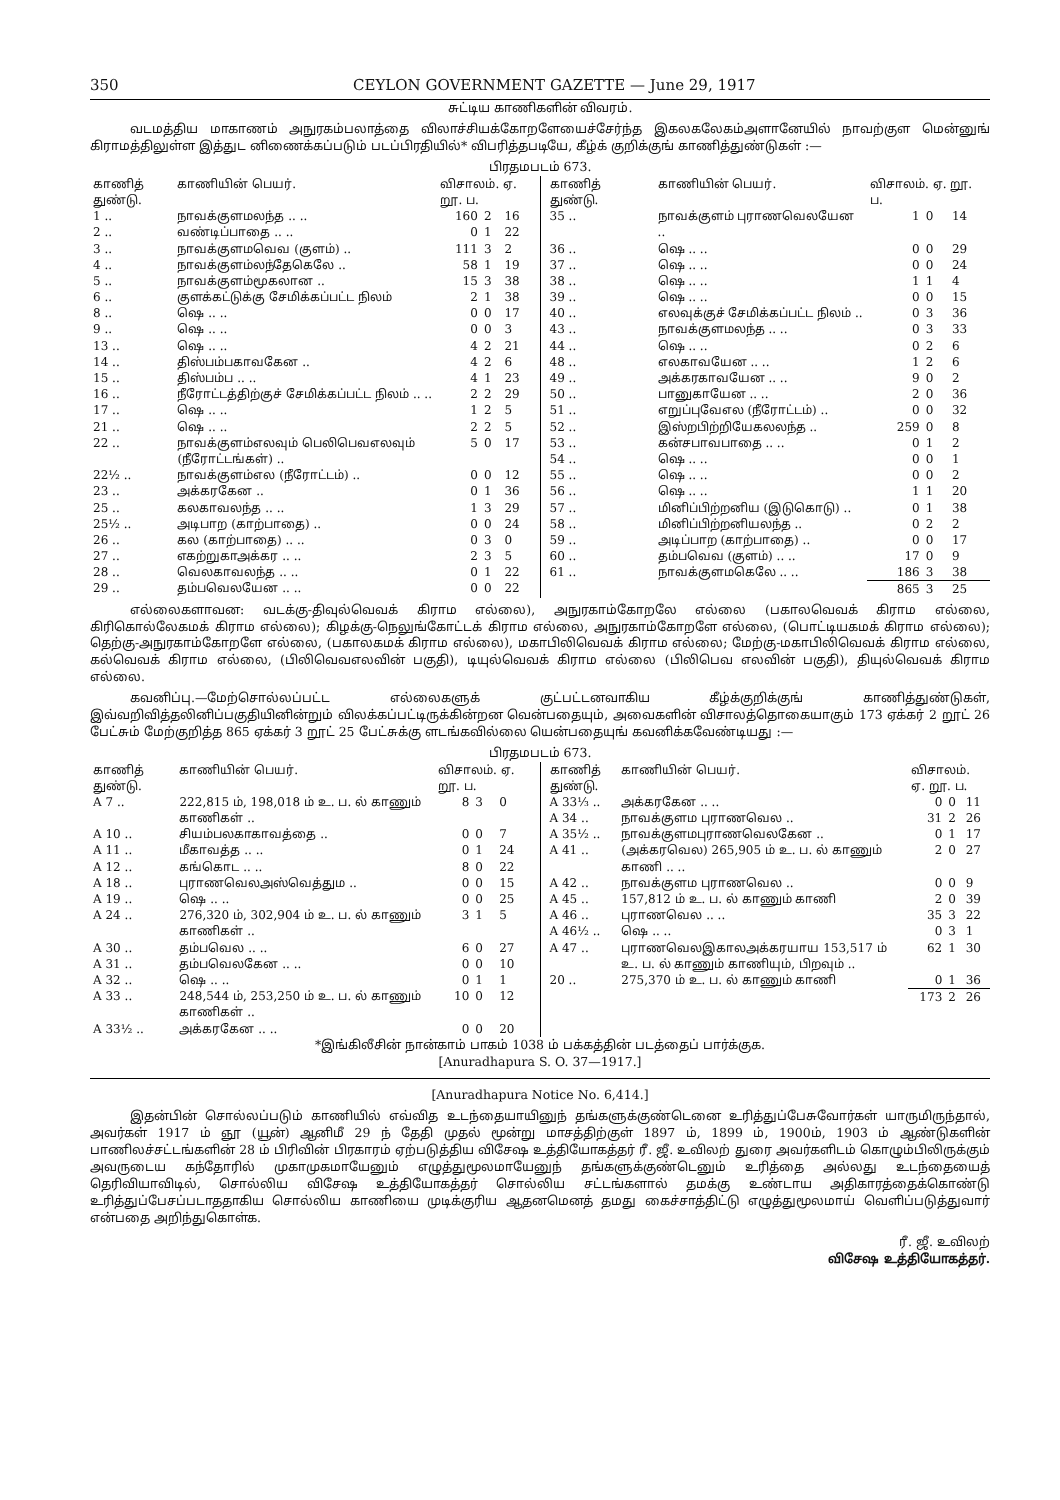350 CEYLON GOVERNMENT GAZETTE — June 29, 1917
சுட்டிய காணிகளின் விவரம்.
வடமத்திய மாகாணம் அநுரகம்பலாத்தை விலாச்சியக்கோறளேயைச்சேர்ந்த இகலகலேகம்அளானேயில் நாவற்குள மென்னுங் கிராமத்திலுள்ள இத்துட னிணைக்கப்படும் படப்பிரதியில்* விபரித்தபடியே, கீழ்க் குறிக்குங் காணித்துண்டுகள் :—
பிரதமபடம் 673.
| காணித் துண்டு. | காணியின் பெயர். | விசாலம். ஏ. றூ. ப. | | |
| --- | --- | --- | --- | --- |
| 1 .. | நாவக்குளமலந்த .. .. | 160 | 2 | 16 |
| 2 .. | வண்டிப்பாதை .. .. | 0 | 1 | 22 |
| 3 .. | நாவக்குளமவெவ (குளம்) .. | 111 | 3 | 2 |
| 4 .. | நாவக்குளம்லந்தேகெலே .. | 58 | 1 | 19 |
| 5 .. | நாவக்குளம்மூகலான .. | 15 | 3 | 38 |
| 6 .. | குளக்கட்டுக்கு சேமிக்கப்பட்ட நிலம் | 2 | 1 | 38 |
| 8 .. | ஷெ .. .. | 0 | 0 | 17 |
| 9 .. | ஷெ .. .. | 0 | 0 | 3 |
| 13 .. | ஷெ .. .. | 4 | 2 | 21 |
| 14 .. | திஸ்பம்பகாவகேன .. | 4 | 2 | 6 |
| 15 .. | திஸ்பம்ப .. .. | 4 | 1 | 23 |
| 16 .. | நீரோட்டத்திற்குச் சேமிக்கப்பட்ட நிலம் .. .. | 2 | 2 | 29 |
| 17 .. | ஷெ .. .. | 1 | 2 | 5 |
| 21 .. | ஷெ .. .. | 2 | 2 | 5 |
| 22 .. | நாவக்குளம்எலவும் பெலிபெவஎலவும் (நீரோட்டங்கள்) .. | 5 | 0 | 17 |
| 22½ .. | நாவக்குளம்எல (நீரோட்டம்) .. | 0 | 0 | 12 |
| 23 .. | அக்கரகேன .. | 0 | 1 | 36 |
| 25 .. | கலகாவலந்த .. .. | 1 | 3 | 29 |
| 25½ .. | அடிபாற (காற்பாதை) .. | 0 | 0 | 24 |
| 26 .. | கல (காற்பாதை) .. .. | 0 | 3 | 0 |
| 27 .. | எகற்றுகாஅக்கர .. .. | 2 | 3 | 5 |
| 28 .. | வெலகாவலந்த .. .. | 0 | 1 | 22 |
| 29 .. | தம்பவெலயேன .. .. | 0 | 0 | 22 |
| காணித் துண்டு. | காணியின் பெயர். | விசாலம். ஏ. றூ. ப. | | |
| --- | --- | --- | --- | --- |
| 35 .. | நாவக்குளம் புராணவெலயேன .. | 1 | 0 | 14 |
| 36 .. | ஷெ .. .. | 0 | 0 | 29 |
| 37 .. | ஷெ .. .. | 0 | 0 | 24 |
| 38 .. | ஷெ .. .. | 1 | 1 | 4 |
| 39 .. | ஷெ .. .. | 0 | 0 | 15 |
| 40 .. | எலவுக்குச் சேமிக்கப்பட்ட நிலம் .. | 0 | 3 | 36 |
| 43 .. | நாவக்குளமலந்த .. .. | 0 | 3 | 33 |
| 44 .. | ஷெ .. .. | 0 | 2 | 6 |
| 48 .. | எலகாவயேன .. .. | 1 | 2 | 6 |
| 49 .. | அக்கரகாவயேன .. .. | 9 | 0 | 2 |
| 50 .. | பானுகாயேன .. .. | 2 | 0 | 36 |
| 51 .. | எறுப்புவேஎல (நீரோட்டம்) .. | 0 | 0 | 32 |
| 52 .. | இஸ்றபிற்றியேகலலந்த .. | 259 | 0 | 8 |
| 53 .. | கன்சபாவபாதை .. .. | 0 | 1 | 2 |
| 54 .. | ஷெ .. .. | 0 | 0 | 1 |
| 55 .. | ஷெ .. .. | 0 | 0 | 2 |
| 56 .. | ஷெ .. .. | 1 | 1 | 20 |
| 57 .. | மினிப்பிற்றனிய (இடுகொடு) .. | 0 | 1 | 38 |
| 58 .. | மினிப்பிற்றனியலந்த .. | 0 | 2 | 2 |
| 59 .. | அடிப்பாற (காற்பாதை) .. | 0 | 0 | 17 |
| 60 .. | தம்பவெவ (குளம்) .. .. | 17 | 0 | 9 |
| 61 .. | நாவக்குளமகெலே .. .. | 186 | 3 | 38 |
| | | 865 | 3 | 25 |
எல்லைகளாவன: வடக்கு-திவுல்வெவக் கிராம எல்லை), அநுரகாம்கோறலே எல்லை (பகாலவெவக் கிராம எல்லை, கிரிகொல்லேகமக் கிராம எல்லை); கிழக்கு-நெலுங்கோட்டக் கிராம எல்லை, அநுரகாம்கோறளே எல்லை, (பொட்டியகமக் கிராம எல்லை); தெற்கு-அநுரகாம்கோறளே எல்லை, (பகாலகமக் கிராம எல்லை), மகாபிலிவெவக் கிராம எல்லை; மேற்கு-மகாபிலிவெவக் கிராம எல்லை, கல்வெவக் கிராம எல்லை, (பிலிவெவஎலவின் பகுதி), டியுல்வெவக் கிராம எல்லை (பிலிபெவ எலவின் பகுதி), தியுல்வெவக் கிராம எல்லை.
கவனிப்பு.—மேற்சொல்லப்பட்ட எல்லைகளுக் குட்பட்டனவாகிய கீழ்க்குறிக்குங் காணித்துண்டுகள், இவ்வறிவித்தலினிப்பகுதியினின்றும் விலக்கப்பட்டிருக்கின்றன வென்பதையும், அவைகளின் விசாலத்தொகையாகும் 173 ஏக்கர் 2 றூட் 26 பேட்சும் மேற்குறித்த 865 ஏக்கர் 3 றூட் 25 பேட்சுக்கு ளடங்கவில்லை யென்பதையுங் கவனிக்கவேண்டியது :—
பிரதமபடம் 673.
| காணித் துண்டு. | காணியின் பெயர். | விசாலம். ஏ. றூ. ப. | | |
| --- | --- | --- | --- | --- |
| A 7 .. | 222,815 ம், 198,018 ம் உ. ப. ல் காணும் காணிகள் .. | 8 | 3 | 0 |
| A 10 .. | சியம்பலகாகாவத்தை .. | 0 | 0 | 7 |
| A 11 .. | மீகாவத்த .. .. | 0 | 1 | 24 |
| A 12 .. | கங்கொட .. .. | 8 | 0 | 22 |
| A 18 .. | புராணவெலஅஸ்வெத்தும .. | 0 | 0 | 15 |
| A 19 .. | ஷெ .. .. | 0 | 0 | 25 |
| A 24 .. | 276,320 ம், 302,904 ம் உ. ப. ல் காணும் காணிகள் .. | 3 | 1 | 5 |
| A 30 .. | தம்பவெல .. .. | 6 | 0 | 27 |
| A 31 .. | தம்பவெலகேன .. .. | 0 | 0 | 10 |
| A 32 .. | ஷெ .. .. | 0 | 1 | 1 |
| A 33 .. | 248,544 ம், 253,250 ம் உ. ப. ல் காணும் காணிகள் .. | 10 | 0 | 12 |
| A 33½ .. | அக்கரகேன .. .. | 0 | 0 | 20 |
| காணித் துண்டு. | காணியின் பெயர். | விசாலம். ஏ. றூ. ப. | | |
| --- | --- | --- | --- | --- |
| A 33⅓ .. | அக்கரகேன .. .. | 0 | 0 | 11 |
| A 34 .. | நாவக்குளம புராணவெல .. | 31 | 2 | 26 |
| A 35½ .. | நாவக்குளமபுராணவெலகேன .. | 0 | 1 | 17 |
| A 41 .. | (அக்கரவெல) 265,905 ம் உ. ப. ல் காணும் காணி .. .. | 2 | 0 | 27 |
| A 42 .. | நாவக்குளம புராணவெல .. | 0 | 0 | 9 |
| A 45 .. | 157,812 ம் உ. ப. ல் காணும் காணி | 2 | 0 | 39 |
| A 46 .. | புராணவெல .. .. | 35 | 3 | 22 |
| A 46½ .. | ஷெ .. .. | 0 | 3 | 1 |
| A 47 .. | புராணவெலஇகாலஅக்கரயாய 153,517 ம் உ. ப. ல் காணும் காணியும், பிறவும் .. | 62 | 1 | 30 |
| 20 .. | 275,370 ம் உ. ப. ல் காணும் காணி | 0 | 1 | 36 |
| | | 173 | 2 | 26 |
*இங்கிலீசின் நான்காம் பாகம் 1038 ம் பக்கத்தின் படத்தைப் பார்க்குக.
[Anuradhapura S. O. 37—1917.]
[Anuradhapura Notice No. 6,414.]
இதன்பின் சொல்லப்படும் காணியில் எவ்வித உடந்தையாயினுந் தங்களுக்குண்டெனை உரித்துப்பேசுவோர்கள் யாருமிருந்தால், அவர்கள் 1917 ம் ஞூ (யூன்) ஆனிமீ 29 ந் தேதி முதல் மூன்று மாசத்திற்குள் 1897 ம், 1899 ம், 1900ம், 1903 ம் ஆண்டுகளின் பாணிலச்சட்டங்களின் 28 ம் பிரிவின் பிரகாரம் ஏற்படுத்திய விசேஷ உத்தியோகத்தர் ரீ. ஜீ. உவிலற் துரை அவர்களிடம் கொழும்பிலிருக்கும் அவருடைய கந்தோரில் முகாமுகமாயேனும் எழுத்துமூலமாயேனுந் தங்களுக்குண்டெனும் உரித்தை அல்லது உடந்தையைத் தெரிவியாவிடில், சொல்லிய விசேஷ உத்தியோகத்தர் சொல்லிய சட்டங்களால் தமக்கு உண்டாய அதிகாரத்தைக்கொண்டு உரித்துப்பேசப்படாததாகிய சொல்லிய காணியை முடிக்குரிய ஆதனமெனத் தமது கைச்சாத்திட்டு எழுத்துமூலமாய் வெளிப்படுத்துவார் என்பதை அறிந்துகொள்க.
ரீ. ஜீ. உவிலற்
விசேஷ உத்தியோகத்தர்.